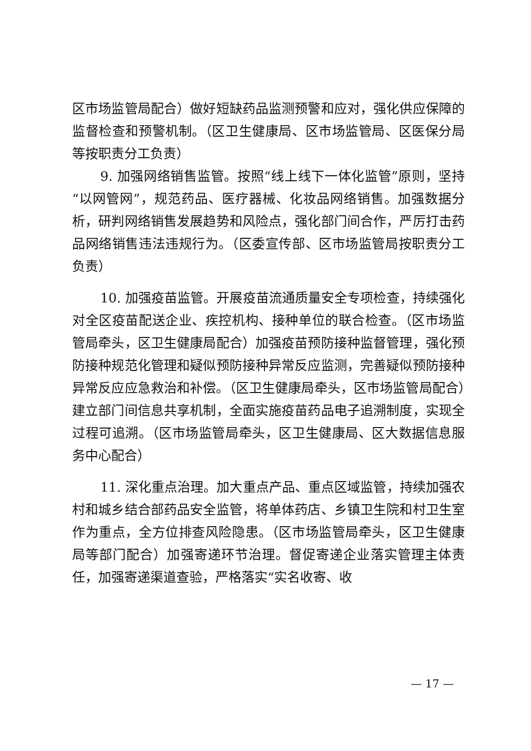区市场监管局配合）做好短缺药品监测预警和应对，强化供应保障的监督检查和预警机制。（区卫生健康局、区市场监管局、区医保分局等按职责分工负责）
9. 加强网络销售监管。按照“线上线下一体化监管”原则，坚持“以网管网”，规范药品、医疗器械、化妆品网络销售。加强数据分析，研判网络销售发展趋势和风险点，强化部门间合作，严厉打击药品网络销售违法违规行为。（区委宣传部、区市场监管局按职责分工负责）
10. 加强疫苗监管。开展疫苗流通质量安全专项检查，持续强化对全区疫苗配送企业、疾控机构、接种单位的联合检查。（区市场监管局牵头，区卫生健康局配合）加强疫苗预防接种监督管理，强化预防接种规范化管理和疑似预防接种异常反应监测，完善疑似预防接种异常反应应急救治和补偿。（区卫生健康局牵头，区市场监管局配合）建立部门间信息共享机制，全面实施疫苗药品电子追溯制度，实现全过程可追溯。（区市场监管局牵头，区卫生健康局、区大数据信息服务中心配合）
11. 深化重点治理。加大重点产品、重点区域监管，持续加强农村和城乡结合部药品安全监管，将单体药店、乡镇卫生院和村卫生室作为重点，全方位排查风险隐患。（区市场监管局牵头，区卫生健康局等部门配合）加强寄递环节治理。督促寄递企业落实管理主体责任，加强寄递渠道查验，严格落实“实名收寄、收
— 17 —